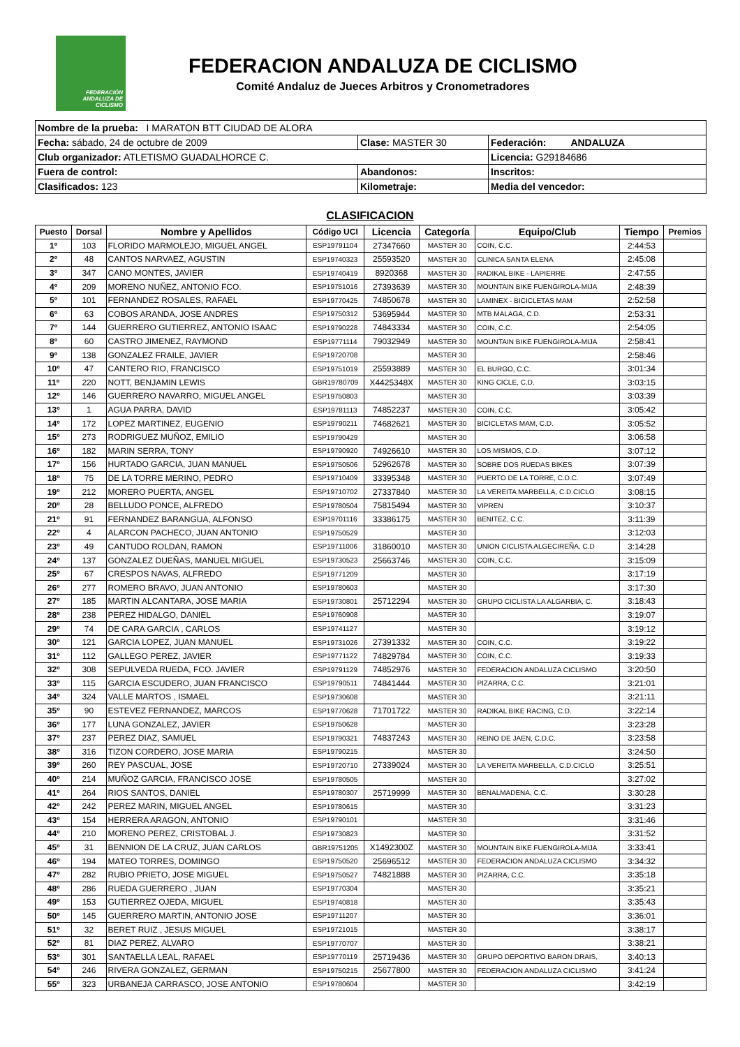FEDERACIÓN ANDALUZA DE CICLISMO
FEDERACION ANDALUZA DE CICLISMO
Comité Andaluz de Jueces Arbitros y Cronometradores
| Nombre de la prueba: I MARATON BTT CIUDAD DE ALORA | | |
| Fecha: sábado, 24 de octubre de 2009 | Clase: MASTER 30 | Federación: ANDALUZA |
| Club organizador: ATLETISMO GUADALHORCE C. | | Licencia: G29184686 |
| Fuera de control: | Abandonos: | Inscritos: |
| Clasificados: 123 | Kilometraje: | Media del vencedor: |
CLASIFICACION
| Puesto | Dorsal | Nombre y Apellidos | Código UCI | Licencia | Categoría | Equipo/Club | Tiempo | Premios |
| --- | --- | --- | --- | --- | --- | --- | --- | --- |
| 1º | 103 | FLORIDO MARMOLEJO, MIGUEL ANGEL | ESP19791104 | 27347660 | MASTER 30 | COIN, C.C. | 2:44:53 | |
| 2º | 48 | CANTOS NARVAEZ, AGUSTIN | ESP19740323 | 25593520 | MASTER 30 | CLINICA SANTA ELENA | 2:45:08 | |
| 3º | 347 | CANO MONTES, JAVIER | ESP19740419 | 8920368 | MASTER 30 | RADIKAL BIKE - LAPIERRE | 2:47:55 | |
| 4º | 209 | MORENO NUÑEZ, ANTONIO FCO. | ESP19751016 | 27393639 | MASTER 30 | MOUNTAIN BIKE FUENGIROLA-MIJA | 2:48:39 | |
| 5º | 101 | FERNANDEZ ROSALES, RAFAEL | ESP19770425 | 74850678 | MASTER 30 | LAMINEX - BICICLETAS MAM | 2:52:58 | |
| 6º | 63 | COBOS ARANDA, JOSE ANDRES | ESP19750312 | 53695944 | MASTER 30 | MTB MALAGA, C.D. | 2:53:31 | |
| 7º | 144 | GUERRERO GUTIERREZ, ANTONIO ISAAC | ESP19790228 | 74843334 | MASTER 30 | COIN, C.C. | 2:54:05 | |
| 8º | 60 | CASTRO JIMENEZ, RAYMOND | ESP19771114 | 79032949 | MASTER 30 | MOUNTAIN BIKE FUENGIROLA-MIJA | 2:58:41 | |
| 9º | 138 | GONZALEZ FRAILE, JAVIER | ESP19720708 | | MASTER 30 | | 2:58:46 | |
| 10º | 47 | CANTERO RIO, FRANCISCO | ESP19751019 | 25593889 | MASTER 30 | EL BURGO, C.C. | 3:01:34 | |
| 11º | 220 | NOTT, BENJAMIN LEWIS | GBR19780709 | X4425348X | MASTER 30 | KING CICLE, C.D. | 3:03:15 | |
| 12º | 146 | GUERRERO NAVARRO, MIGUEL ANGEL | ESP19750803 | | MASTER 30 | | 3:03:39 | |
| 13º | 1 | AGUA PARRA, DAVID | ESP19781113 | 74852237 | MASTER 30 | COIN, C.C. | 3:05:42 | |
| 14º | 172 | LOPEZ MARTINEZ, EUGENIO | ESP19790211 | 74682621 | MASTER 30 | BICICLETAS MAM, C.D. | 3:05:52 | |
| 15º | 273 | RODRIGUEZ MUÑOZ, EMILIO | ESP19790429 | | MASTER 30 | | 3:06:58 | |
| 16º | 182 | MARIN SERRA, TONY | ESP19790920 | 74926610 | MASTER 30 | LOS MISMOS, C.D. | 3:07:12 | |
| 17º | 156 | HURTADO GARCIA, JUAN MANUEL | ESP19750506 | 52962678 | MASTER 30 | SOBRE DOS RUEDAS BIKES | 3:07:39 | |
| 18º | 75 | DE LA TORRE MERINO, PEDRO | ESP19710409 | 33395348 | MASTER 30 | PUERTO DE LA TORRE, C.D.C. | 3:07:49 | |
| 19º | 212 | MORERO PUERTA, ANGEL | ESP19710702 | 27337840 | MASTER 30 | LA VEREITA MARBELLA, C.D.CICLO | 3:08:15 | |
| 20º | 28 | BELLUDO PONCE, ALFREDO | ESP19780504 | 75815494 | MASTER 30 | VIPREN | 3:10:37 | |
| 21º | 91 | FERNANDEZ BARANGUA, ALFONSO | ESP19701116 | 33386175 | MASTER 30 | BENITEZ, C.C. | 3:11:39 | |
| 22º | 4 | ALARCON PACHECO, JUAN ANTONIO | ESP19750529 | | MASTER 30 | | 3:12:03 | |
| 23º | 49 | CANTUDO ROLDAN, RAMON | ESP19711006 | 31860010 | MASTER 30 | UNION CICLISTA ALGECIREÑA, C.D | 3:14:28 | |
| 24º | 137 | GONZALEZ DUEÑAS, MANUEL MIGUEL | ESP19730523 | 25663746 | MASTER 30 | COIN, C.C. | 3:15:09 | |
| 25º | 67 | CRESPOS NAVAS, ALFREDO | ESP19771209 | | MASTER 30 | | 3:17:19 | |
| 26º | 277 | ROMERO BRAVO, JUAN ANTONIO | ESP19780603 | | MASTER 30 | | 3:17:30 | |
| 27º | 185 | MARTIN ALCANTARA, JOSE MARIA | ESP19730801 | 25712294 | MASTER 30 | GRUPO CICLISTA LA ALGARBIA, C. | 3:18:43 | |
| 28º | 238 | PEREZ HIDALGO, DANIEL | ESP19760908 | | MASTER 30 | | 3:19:07 | |
| 29º | 74 | DE CARA GARCIA , CARLOS | ESP19741127 | | MASTER 30 | | 3:19:12 | |
| 30º | 121 | GARCIA LOPEZ, JUAN MANUEL | ESP19731026 | 27391332 | MASTER 30 | COIN, C.C. | 3:19:22 | |
| 31º | 112 | GALLEGO PEREZ, JAVIER | ESP19771122 | 74829784 | MASTER 30 | COIN, C.C. | 3:19:33 | |
| 32º | 308 | SEPULVEDA RUEDA, FCO. JAVIER | ESP19791129 | 74852976 | MASTER 30 | FEDERACION ANDALUZA CICLISMO | 3:20:50 | |
| 33º | 115 | GARCIA ESCUDERO, JUAN FRANCISCO | ESP19790511 | 74841444 | MASTER 30 | PIZARRA, C.C. | 3:21:01 | |
| 34º | 324 | VALLE MARTOS , ISMAEL | ESP19730608 | | MASTER 30 | | 3:21:11 | |
| 35º | 90 | ESTEVEZ FERNANDEZ, MARCOS | ESP19770628 | 71701722 | MASTER 30 | RADIKAL BIKE RACING, C.D. | 3:22:14 | |
| 36º | 177 | LUNA GONZALEZ, JAVIER | ESP19750628 | | MASTER 30 | | 3:23:28 | |
| 37º | 237 | PEREZ DIAZ, SAMUEL | ESP19790321 | 74837243 | MASTER 30 | REINO DE JAEN, C.D.C. | 3:23:58 | |
| 38º | 316 | TIZON CORDERO, JOSE MARIA | ESP19790215 | | MASTER 30 | | 3:24:50 | |
| 39º | 260 | REY PASCUAL, JOSE | ESP19720710 | 27339024 | MASTER 30 | LA VEREITA MARBELLA, C.D.CICLO | 3:25:51 | |
| 40º | 214 | MUÑOZ GARCIA, FRANCISCO JOSE | ESP19780505 | | MASTER 30 | | 3:27:02 | |
| 41º | 264 | RIOS SANTOS, DANIEL | ESP19780307 | 25719999 | MASTER 30 | BENALMADENA, C.C. | 3:30:28 | |
| 42º | 242 | PEREZ MARIN, MIGUEL ANGEL | ESP19780615 | | MASTER 30 | | 3:31:23 | |
| 43º | 154 | HERRERA ARAGON, ANTONIO | ESP19790101 | | MASTER 30 | | 3:31:46 | |
| 44º | 210 | MORENO PEREZ, CRISTOBAL J. | ESP19730823 | | MASTER 30 | | 3:31:52 | |
| 45º | 31 | BENNION DE LA CRUZ, JUAN CARLOS | GBR19751205 | X1492300Z | MASTER 30 | MOUNTAIN BIKE FUENGIROLA-MIJA | 3:33:41 | |
| 46º | 194 | MATEO TORRES, DOMINGO | ESP19750520 | 25696512 | MASTER 30 | FEDERACION ANDALUZA CICLISMO | 3:34:32 | |
| 47º | 282 | RUBIO PRIETO, JOSE MIGUEL | ESP19750527 | 74821888 | MASTER 30 | PIZARRA, C.C. | 3:35:18 | |
| 48º | 286 | RUEDA GUERRERO , JUAN | ESP19770304 | | MASTER 30 | | 3:35:21 | |
| 49º | 153 | GUTIERREZ OJEDA, MIGUEL | ESP19740818 | | MASTER 30 | | 3:35:43 | |
| 50º | 145 | GUERRERO MARTIN, ANTONIO JOSE | ESP19711207 | | MASTER 30 | | 3:36:01 | |
| 51º | 32 | BERET RUIZ , JESUS MIGUEL | ESP19721015 | | MASTER 30 | | 3:38:17 | |
| 52º | 81 | DIAZ PEREZ, ALVARO | ESP19770707 | | MASTER 30 | | 3:38:21 | |
| 53º | 301 | SANTAELLA LEAL, RAFAEL | ESP19770119 | 25719436 | MASTER 30 | GRUPO DEPORTIVO BARON DRAIS, | 3:40:13 | |
| 54º | 246 | RIVERA GONZALEZ, GERMAN | ESP19750215 | 25677800 | MASTER 30 | FEDERACION ANDALUZA CICLISMO | 3:41:24 | |
| 55º | 323 | URBANEJA CARRASCO, JOSE ANTONIO | ESP19780604 | | MASTER 30 | | 3:42:19 | |